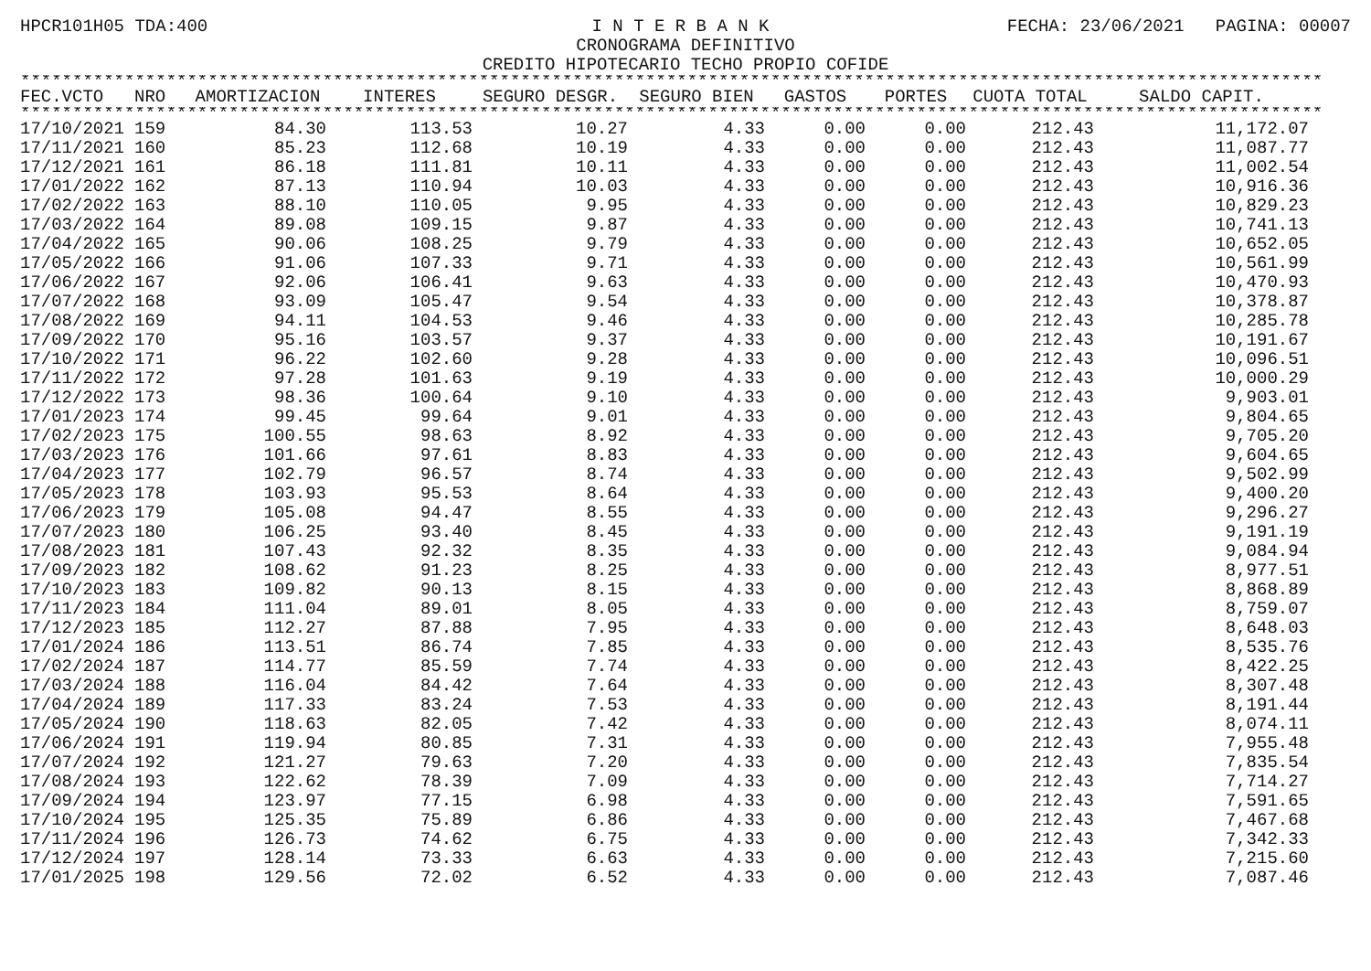HPCR101H05 TDA:400 I N T E R B A N K FECHA: 23/06/2021 PAGINA: 00007
CRONOGRAMA DEFINITIVO
CREDITO HIPOTECARIO TECHO PROPIO COFIDE
****************************************************************************************************************************************************
| FEC.VCTO | NRO | AMORTIZACION | INTERES | SEGURO DESGR. | SEGURO BIEN | GASTOS | PORTES | CUOTA TOTAL | SALDO CAPIT. |
| --- | --- | --- | --- | --- | --- | --- | --- | --- | --- |
****************************************************************************************************************************************************
| 17/10/2021 | 159 | 84.30 | 113.53 | 10.27 | 4.33 | 0.00 | 0.00 | 212.43 | 11,172.07 |
| 17/11/2021 | 160 | 85.23 | 112.68 | 10.19 | 4.33 | 0.00 | 0.00 | 212.43 | 11,087.77 |
| 17/12/2021 | 161 | 86.18 | 111.81 | 10.11 | 4.33 | 0.00 | 0.00 | 212.43 | 11,002.54 |
| 17/01/2022 | 162 | 87.13 | 110.94 | 10.03 | 4.33 | 0.00 | 0.00 | 212.43 | 10,916.36 |
| 17/02/2022 | 163 | 88.10 | 110.05 | 9.95 | 4.33 | 0.00 | 0.00 | 212.43 | 10,829.23 |
| 17/03/2022 | 164 | 89.08 | 109.15 | 9.87 | 4.33 | 0.00 | 0.00 | 212.43 | 10,741.13 |
| 17/04/2022 | 165 | 90.06 | 108.25 | 9.79 | 4.33 | 0.00 | 0.00 | 212.43 | 10,652.05 |
| 17/05/2022 | 166 | 91.06 | 107.33 | 9.71 | 4.33 | 0.00 | 0.00 | 212.43 | 10,561.99 |
| 17/06/2022 | 167 | 92.06 | 106.41 | 9.63 | 4.33 | 0.00 | 0.00 | 212.43 | 10,470.93 |
| 17/07/2022 | 168 | 93.09 | 105.47 | 9.54 | 4.33 | 0.00 | 0.00 | 212.43 | 10,378.87 |
| 17/08/2022 | 169 | 94.11 | 104.53 | 9.46 | 4.33 | 0.00 | 0.00 | 212.43 | 10,285.78 |
| 17/09/2022 | 170 | 95.16 | 103.57 | 9.37 | 4.33 | 0.00 | 0.00 | 212.43 | 10,191.67 |
| 17/10/2022 | 171 | 96.22 | 102.60 | 9.28 | 4.33 | 0.00 | 0.00 | 212.43 | 10,096.51 |
| 17/11/2022 | 172 | 97.28 | 101.63 | 9.19 | 4.33 | 0.00 | 0.00 | 212.43 | 10,000.29 |
| 17/12/2022 | 173 | 98.36 | 100.64 | 9.10 | 4.33 | 0.00 | 0.00 | 212.43 | 9,903.01 |
| 17/01/2023 | 174 | 99.45 | 99.64 | 9.01 | 4.33 | 0.00 | 0.00 | 212.43 | 9,804.65 |
| 17/02/2023 | 175 | 100.55 | 98.63 | 8.92 | 4.33 | 0.00 | 0.00 | 212.43 | 9,705.20 |
| 17/03/2023 | 176 | 101.66 | 97.61 | 8.83 | 4.33 | 0.00 | 0.00 | 212.43 | 9,604.65 |
| 17/04/2023 | 177 | 102.79 | 96.57 | 8.74 | 4.33 | 0.00 | 0.00 | 212.43 | 9,502.99 |
| 17/05/2023 | 178 | 103.93 | 95.53 | 8.64 | 4.33 | 0.00 | 0.00 | 212.43 | 9,400.20 |
| 17/06/2023 | 179 | 105.08 | 94.47 | 8.55 | 4.33 | 0.00 | 0.00 | 212.43 | 9,296.27 |
| 17/07/2023 | 180 | 106.25 | 93.40 | 8.45 | 4.33 | 0.00 | 0.00 | 212.43 | 9,191.19 |
| 17/08/2023 | 181 | 107.43 | 92.32 | 8.35 | 4.33 | 0.00 | 0.00 | 212.43 | 9,084.94 |
| 17/09/2023 | 182 | 108.62 | 91.23 | 8.25 | 4.33 | 0.00 | 0.00 | 212.43 | 8,977.51 |
| 17/10/2023 | 183 | 109.82 | 90.13 | 8.15 | 4.33 | 0.00 | 0.00 | 212.43 | 8,868.89 |
| 17/11/2023 | 184 | 111.04 | 89.01 | 8.05 | 4.33 | 0.00 | 0.00 | 212.43 | 8,759.07 |
| 17/12/2023 | 185 | 112.27 | 87.88 | 7.95 | 4.33 | 0.00 | 0.00 | 212.43 | 8,648.03 |
| 17/01/2024 | 186 | 113.51 | 86.74 | 7.85 | 4.33 | 0.00 | 0.00 | 212.43 | 8,535.76 |
| 17/02/2024 | 187 | 114.77 | 85.59 | 7.74 | 4.33 | 0.00 | 0.00 | 212.43 | 8,422.25 |
| 17/03/2024 | 188 | 116.04 | 84.42 | 7.64 | 4.33 | 0.00 | 0.00 | 212.43 | 8,307.48 |
| 17/04/2024 | 189 | 117.33 | 83.24 | 7.53 | 4.33 | 0.00 | 0.00 | 212.43 | 8,191.44 |
| 17/05/2024 | 190 | 118.63 | 82.05 | 7.42 | 4.33 | 0.00 | 0.00 | 212.43 | 8,074.11 |
| 17/06/2024 | 191 | 119.94 | 80.85 | 7.31 | 4.33 | 0.00 | 0.00 | 212.43 | 7,955.48 |
| 17/07/2024 | 192 | 121.27 | 79.63 | 7.20 | 4.33 | 0.00 | 0.00 | 212.43 | 7,835.54 |
| 17/08/2024 | 193 | 122.62 | 78.39 | 7.09 | 4.33 | 0.00 | 0.00 | 212.43 | 7,714.27 |
| 17/09/2024 | 194 | 123.97 | 77.15 | 6.98 | 4.33 | 0.00 | 0.00 | 212.43 | 7,591.65 |
| 17/10/2024 | 195 | 125.35 | 75.89 | 6.86 | 4.33 | 0.00 | 0.00 | 212.43 | 7,467.68 |
| 17/11/2024 | 196 | 126.73 | 74.62 | 6.75 | 4.33 | 0.00 | 0.00 | 212.43 | 7,342.33 |
| 17/12/2024 | 197 | 128.14 | 73.33 | 6.63 | 4.33 | 0.00 | 0.00 | 212.43 | 7,215.60 |
| 17/01/2025 | 198 | 129.56 | 72.02 | 6.52 | 4.33 | 0.00 | 0.00 | 212.43 | 7,087.46 |